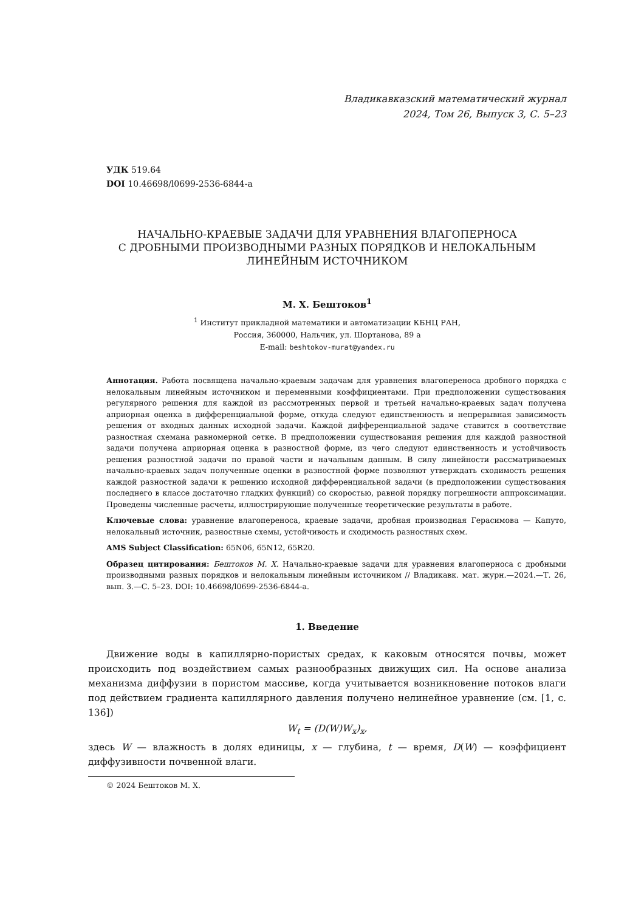Владикавказский математический журнал
2024, Том 26, Выпуск 3, С. 5–23
УДК 519.64
DOI 10.46698/l0699-2536-6844-a
НАЧАЛЬНО-КРАЕВЫЕ ЗАДАЧИ ДЛЯ УРАВНЕНИЯ ВЛАГОПЕРНОСА
С ДРОБНЫМИ ПРОИЗВОДНЫМИ РАЗНЫХ ПОРЯДКОВ И НЕЛОКАЛЬНЫМ
ЛИНЕЙНЫМ ИСТОЧНИКОМ
М. Х. Бештоков<sup>1</sup>
<sup>1</sup> Институт прикладной математики и автоматизации КБНЦ РАН,
Россия, 360000, Нальчик, ул. Шортанова, 89 а
E-mail: beshtokov-murat@yandex.ru
Аннотация. Работа посвящена начально-краевым задачам для уравнения влагопереноса дробного порядка с нелокальным линейным источником и переменными коэффициентами. При предположении существования регулярного решения для каждой из рассмотренных первой и третьей начально-краевых задач получена априорная оценка в дифференциальной форме, откуда следуют единственность и непрерывная зависимость решения от входных данных исходной задачи. Каждой дифференциальной задаче ставится в соответствие разностная схемана равномерной сетке. В предположении существования решения для каждой разностной задачи получена априорная оценка в разностной форме, из чего следуют единственность и устойчивость решения разностной задачи по правой части и начальным данным. В силу линейности рассматриваемых начально-краевых задач полученные оценки в разностной форме позволяют утверждать сходимость решения каждой разностной задачи к решению исходной дифференциальной задачи (в предположении существования последнего в классе достаточно гладких функций) со скоростью, равной порядку погрешности аппроксимации. Проведены численные расчеты, иллюстрирующие полученные теоретические результаты в работе.
Ключевые слова: уравнение влагопереноса, краевые задачи, дробная производная Герасимова — Капуто, нелокальный источник, разностные схемы, устойчивость и сходимость разностных схем.
AMS Subject Classification: 65N06, 65N12, 65R20.
Образец цитирования: Бештоков М. Х. Начально-краевые задачи для уравнения влагоперноса с дробными производными разных порядков и нелокальным линейным источником // Владикавк. мат. журн.—2024.—Т. 26, вып. 3.—С. 5–23. DOI: 10.46698/l0699-2536-6844-a.
1. Введение
Движение воды в капиллярно-пористых средах, к каковым относятся почвы, может происходить под воздействием самых разнообразных движущих сил. На основе анализа механизма диффузии в пористом массиве, когда учитывается возникновение потоков влаги под действием градиента капиллярного давления получено нелинейное уравнение (см. [1, с. 136])
W<sub>t</sub> = (D(W)W<sub>x</sub>)<sub>x</sub>,
здесь W — влажность в долях единицы, x — глубина, t — время, D(W) — коэффициент диффузивности почвенной влаги.
© 2024 Бештоков М. Х.